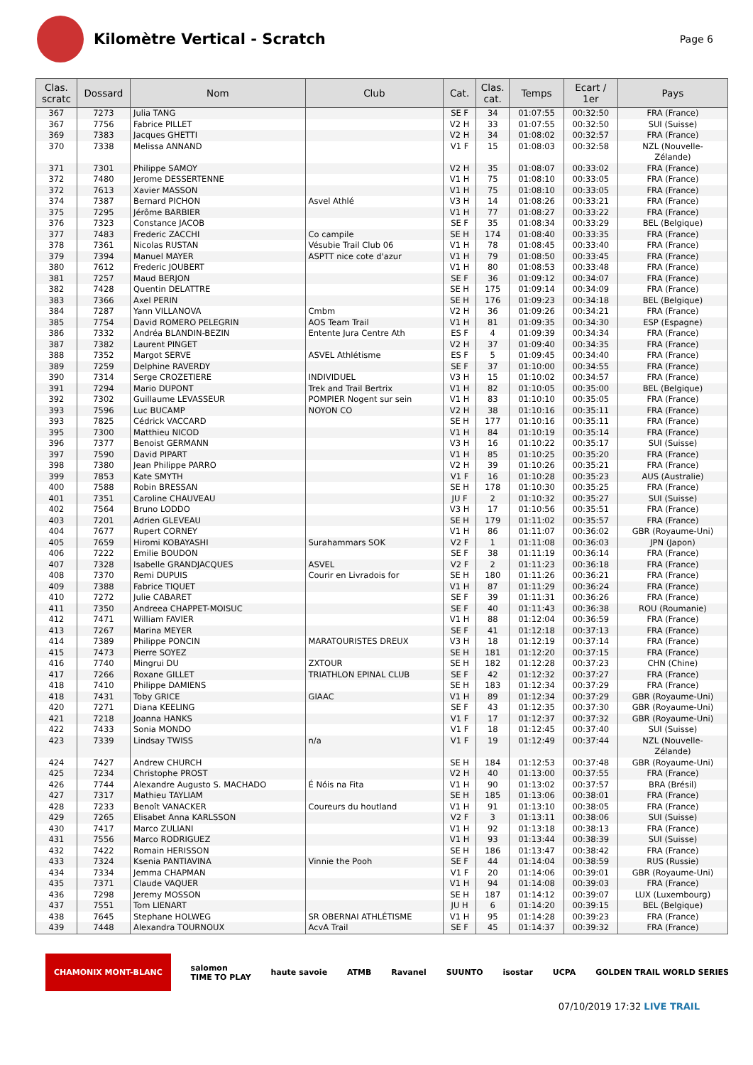Kilomètre Vertical - Scratch
Page 6
| Clas. scratc | Dossard | Nom | Club | Cat. | Clas. cat. | Temps | Ecart / 1er | Pays |
| --- | --- | --- | --- | --- | --- | --- | --- | --- |
| 367 | 7273 | Julia TANG | | SE F | 34 | 01:07:55 | 00:32:50 | FRA (France) |
| 367 | 7756 | Fabrice PILLET | | V2 H | 33 | 01:07:55 | 00:32:50 | SUI (Suisse) |
| 369 | 7383 | Jacques GHETTI | | V2 H | 34 | 01:08:02 | 00:32:57 | FRA (France) |
| 370 | 7338 | Melissa ANNAND | | V1 F | 15 | 01:08:03 | 00:32:58 | NZL (Nouvelle- Zélande) |
| 371 | 7301 | Philippe SAMOY | | V2 H | 35 | 01:08:07 | 00:33:02 | FRA (France) |
| 372 | 7480 | Jerome DESSERTENNE | | V1 H | 75 | 01:08:10 | 00:33:05 | FRA (France) |
| 372 | 7613 | Xavier MASSON | | V1 H | 75 | 01:08:10 | 00:33:05 | FRA (France) |
| 374 | 7387 | Bernard PICHON | Asvel Athlé | V3 H | 14 | 01:08:26 | 00:33:21 | FRA (France) |
| 375 | 7295 | Jérôme BARBIER | | V1 H | 77 | 01:08:27 | 00:33:22 | FRA (France) |
| 376 | 7323 | Constance JACOB | | SE F | 35 | 01:08:34 | 00:33:29 | BEL (Belgique) |
| 377 | 7483 | Frederic ZACCHI | Co campile | SE H | 174 | 01:08:40 | 00:33:35 | FRA (France) |
| 378 | 7361 | Nicolas RUSTAN | Vésubie Trail Club 06 | V1 H | 78 | 01:08:45 | 00:33:40 | FRA (France) |
| 379 | 7394 | Manuel MAYER | ASPTT nice cote d'azur | V1 H | 79 | 01:08:50 | 00:33:45 | FRA (France) |
| 380 | 7612 | Frederic JOUBERT | | V1 H | 80 | 01:08:53 | 00:33:48 | FRA (France) |
| 381 | 7257 | Maud BERJON | | SE F | 36 | 01:09:12 | 00:34:07 | FRA (France) |
| 382 | 7428 | Quentin DELATTRE | | SE H | 175 | 01:09:14 | 00:34:09 | FRA (France) |
| 383 | 7366 | Axel PERIN | | SE H | 176 | 01:09:23 | 00:34:18 | BEL (Belgique) |
| 384 | 7287 | Yann VILLANOVA | Cmbm | V2 H | 36 | 01:09:26 | 00:34:21 | FRA (France) |
| 385 | 7754 | David ROMERO PELEGRIN | AOS Team Trail | V1 H | 81 | 01:09:35 | 00:34:30 | ESP (Espagne) |
| 386 | 7332 | Andréa BLANDIN-BEZIN | Entente Jura Centre Ath | ES F | 4 | 01:09:39 | 00:34:34 | FRA (France) |
| 387 | 7382 | Laurent PINGET | | V2 H | 37 | 01:09:40 | 00:34:35 | FRA (France) |
| 388 | 7352 | Margot SERVE | ASVEL Athlétisme | ES F | 5 | 01:09:45 | 00:34:40 | FRA (France) |
| 389 | 7259 | Delphine RAVERDY | | SE F | 37 | 01:10:00 | 00:34:55 | FRA (France) |
| 390 | 7314 | Serge CROZETIERE | INDIVIDUEL | V3 H | 15 | 01:10:02 | 00:34:57 | FRA (France) |
| 391 | 7294 | Mario DUPONT | Trek and Trail Bertrix | V1 H | 82 | 01:10:05 | 00:35:00 | BEL (Belgique) |
| 392 | 7302 | Guillaume LEVASSEUR | POMPIER Nogent sur sein | V1 H | 83 | 01:10:10 | 00:35:05 | FRA (France) |
| 393 | 7596 | Luc BUCAMP | NOYON CO | V2 H | 38 | 01:10:16 | 00:35:11 | FRA (France) |
| 393 | 7825 | Cédrick VACCARD | | SE H | 177 | 01:10:16 | 00:35:11 | FRA (France) |
| 395 | 7300 | Matthieu NICOD | | V1 H | 84 | 01:10:19 | 00:35:14 | FRA (France) |
| 396 | 7377 | Benoist GERMANN | | V3 H | 16 | 01:10:22 | 00:35:17 | SUI (Suisse) |
| 397 | 7590 | David PIPART | | V1 H | 85 | 01:10:25 | 00:35:20 | FRA (France) |
| 398 | 7380 | Jean Philippe PARRO | | V2 H | 39 | 01:10:26 | 00:35:21 | FRA (France) |
| 399 | 7853 | Kate SMYTH | | V1 F | 16 | 01:10:28 | 00:35:23 | AUS (Australie) |
| 400 | 7588 | Robin BRESSAN | | SE H | 178 | 01:10:30 | 00:35:25 | FRA (France) |
| 401 | 7351 | Caroline CHAUVEAU | | JU F | 2 | 01:10:32 | 00:35:27 | SUI (Suisse) |
| 402 | 7564 | Bruno LODDO | | V3 H | 17 | 01:10:56 | 00:35:51 | FRA (France) |
| 403 | 7201 | Adrien GLEVEAU | | SE H | 179 | 01:11:02 | 00:35:57 | FRA (France) |
| 404 | 7677 | Rupert CORNEY | | V1 H | 86 | 01:11:07 | 00:36:02 | GBR (Royaume-Uni) |
| 405 | 7659 | Hiromi KOBAYASHI | Surahammars SOK | V2 F | 1 | 01:11:08 | 00:36:03 | JPN (Japon) |
| 406 | 7222 | Emilie BOUDON | | SE F | 38 | 01:11:19 | 00:36:14 | FRA (France) |
| 407 | 7328 | Isabelle GRANDJACQUES | ASVEL | V2 F | 2 | 01:11:23 | 00:36:18 | FRA (France) |
| 408 | 7370 | Remi DUPUIS | Courir en Livradois for | SE H | 180 | 01:11:26 | 00:36:21 | FRA (France) |
| 409 | 7388 | Fabrice TIQUET | | V1 H | 87 | 01:11:29 | 00:36:24 | FRA (France) |
| 410 | 7272 | Julie CABARET | | SE F | 39 | 01:11:31 | 00:36:26 | FRA (France) |
| 411 | 7350 | Andreea CHAPPET-MOISUC | | SE F | 40 | 01:11:43 | 00:36:38 | ROU (Roumanie) |
| 412 | 7471 | William FAVIER | | V1 H | 88 | 01:12:04 | 00:36:59 | FRA (France) |
| 413 | 7267 | Marina MEYER | | SE F | 41 | 01:12:18 | 00:37:13 | FRA (France) |
| 414 | 7389 | Philippe PONCIN | MARATOURISTES DREUX | V3 H | 18 | 01:12:19 | 00:37:14 | FRA (France) |
| 415 | 7473 | Pierre SOYEZ | | SE H | 181 | 01:12:20 | 00:37:15 | FRA (France) |
| 416 | 7740 | Mingrui DU | ZXTOUR | SE H | 182 | 01:12:28 | 00:37:23 | CHN (Chine) |
| 417 | 7266 | Roxane GILLET | TRIATHLON EPINAL CLUB | SE F | 42 | 01:12:32 | 00:37:27 | FRA (France) |
| 418 | 7410 | Philippe DAMIENS | | SE H | 183 | 01:12:34 | 00:37:29 | FRA (France) |
| 418 | 7431 | Toby GRICE | GIAAC | V1 H | 89 | 01:12:34 | 00:37:29 | GBR (Royaume-Uni) |
| 420 | 7271 | Diana KEELING | | SE F | 43 | 01:12:35 | 00:37:30 | GBR (Royaume-Uni) |
| 421 | 7218 | Joanna HANKS | | V1 F | 17 | 01:12:37 | 00:37:32 | GBR (Royaume-Uni) |
| 422 | 7433 | Sonia MONDO | | V1 F | 18 | 01:12:45 | 00:37:40 | SUI (Suisse) |
| 423 | 7339 | Lindsay TWISS | n/a | V1 F | 19 | 01:12:49 | 00:37:44 | NZL (Nouvelle- Zélande) |
| 424 | 7427 | Andrew CHURCH | | SE H | 184 | 01:12:53 | 00:37:48 | GBR (Royaume-Uni) |
| 425 | 7234 | Christophe PROST | | V2 H | 40 | 01:13:00 | 00:37:55 | FRA (France) |
| 426 | 7744 | Alexandre Augusto S. MACHADO | É Nóis na Fita | V1 H | 90 | 01:13:02 | 00:37:57 | BRA (Brésil) |
| 427 | 7317 | Mathieu TAYLIAM | | SE H | 185 | 01:13:06 | 00:38:01 | FRA (France) |
| 428 | 7233 | Benoît VANACKER | Coureurs du houtland | V1 H | 91 | 01:13:10 | 00:38:05 | FRA (France) |
| 429 | 7265 | Elisabet Anna KARLSSON | | V2 F | 3 | 01:13:11 | 00:38:06 | SUI (Suisse) |
| 430 | 7417 | Marco ZULIANI | | V1 H | 92 | 01:13:18 | 00:38:13 | FRA (France) |
| 431 | 7556 | Marco RODRIGUEZ | | V1 H | 93 | 01:13:44 | 00:38:39 | SUI (Suisse) |
| 432 | 7422 | Romain HERISSON | | SE H | 186 | 01:13:47 | 00:38:42 | FRA (France) |
| 433 | 7324 | Ksenia PANTIAVINA | Vinnie the Pooh | SE F | 44 | 01:14:04 | 00:38:59 | RUS (Russie) |
| 434 | 7334 | Jemma CHAPMAN | | V1 F | 20 | 01:14:06 | 00:39:01 | GBR (Royaume-Uni) |
| 435 | 7371 | Claude VAQUER | | V1 H | 94 | 01:14:08 | 00:39:03 | FRA (France) |
| 436 | 7298 | Jeremy MOSSON | | SE H | 187 | 01:14:12 | 00:39:07 | LUX (Luxembourg) |
| 437 | 7551 | Tom LIENART | | JU H | 6 | 01:14:20 | 00:39:15 | BEL (Belgique) |
| 438 | 7645 | Stephane HOLWEG | SR OBERNAI ATHLÉTISME | V1 H | 95 | 01:14:28 | 00:39:23 | FRA (France) |
| 439 | 7448 | Alexandra TOURNOUX | AcvA Trail | SE F | 45 | 01:14:37 | 00:39:32 | FRA (France) |
CHAMONIX MONT-BLANC salomon
TIME TO PLAY haute savoie ATMB Ravanel SUUNTO isostar UCPA GOLDEN TRAIL WORLD SERIES
07/10/2019 17:32 LIVE TRAIL